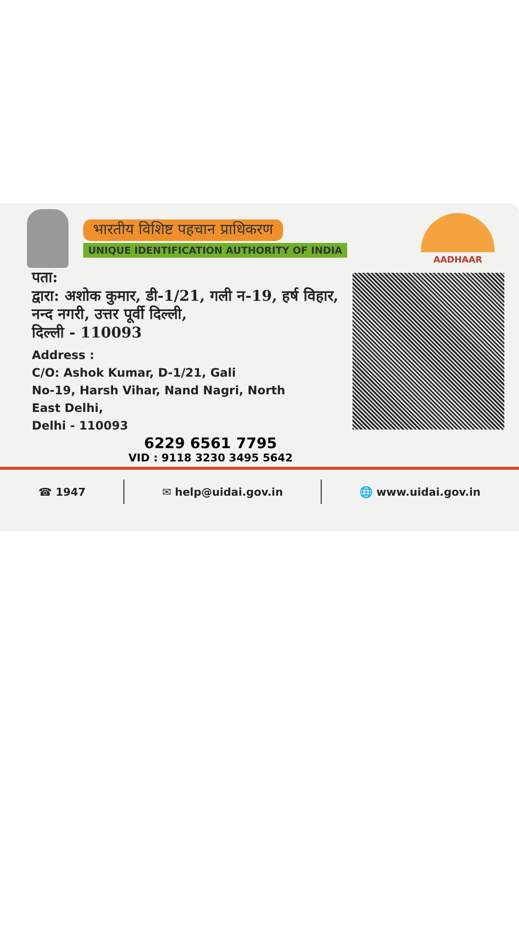भारतीय विशिष्ट पहचान प्राधिकरण
UNIQUE IDENTIFICATION AUTHORITY OF INDIA
AADHAAR
पता:
द्वारा: अशोक कुमार, डी-1/21, गली न-19, हर्ष विहार,
नन्द नगरी, उत्तर पूर्वी दिल्ली,
दिल्ली - 110093
Address :
C/O: Ashok Kumar, D-1/21, Gali
No-19, Harsh Vihar, Nand Nagri, North
East Delhi,
Delhi - 110093
6229 6561 7795
VID : 9118 3230 3495 5642
☎ 1947 ✉ help@uidai.gov.in 🌐 www.uidai.gov.in